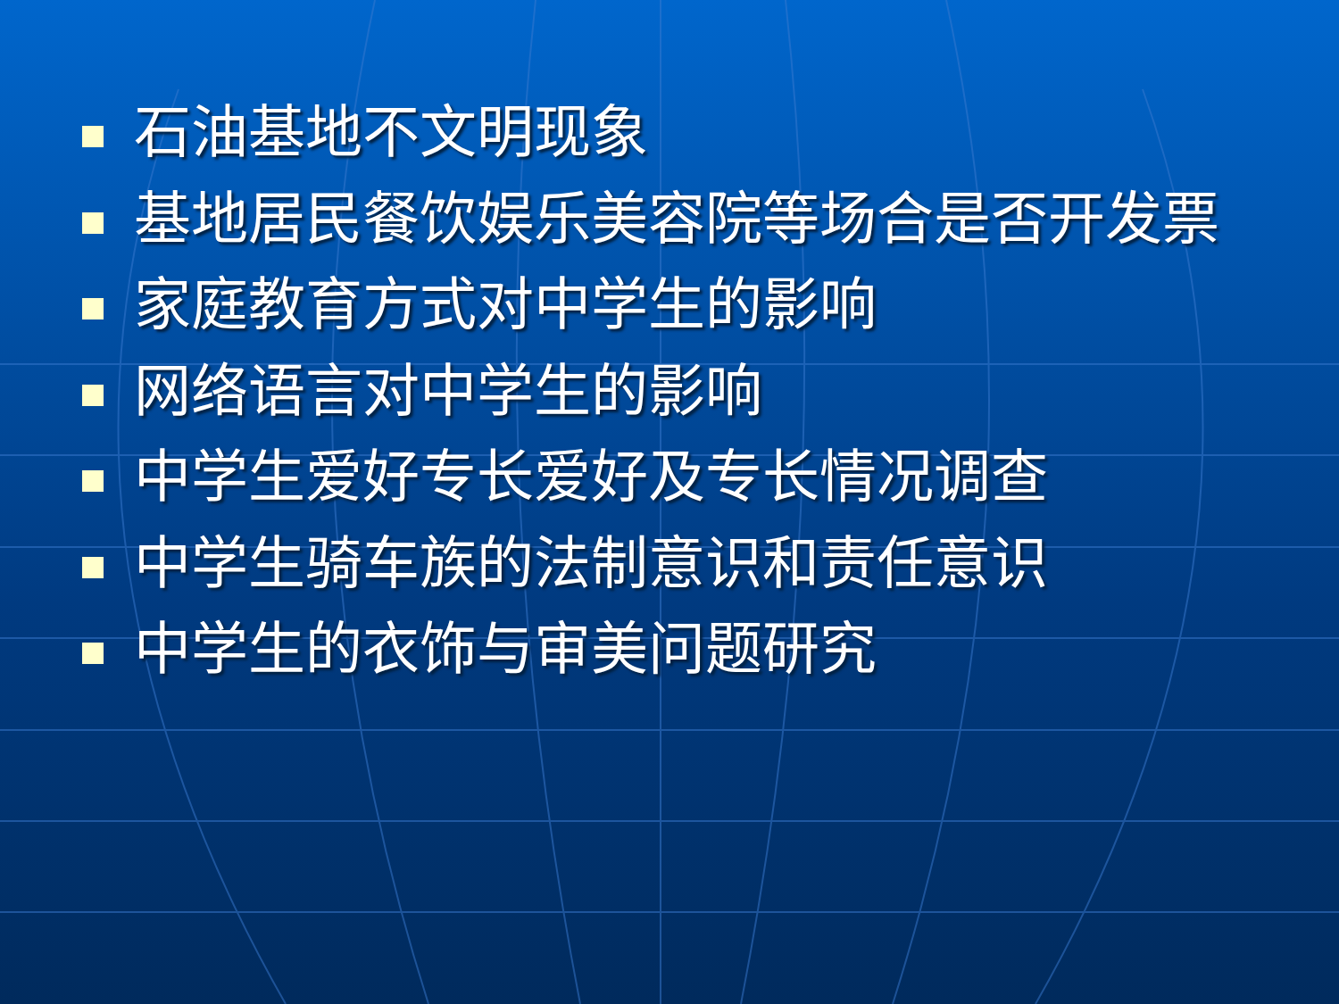石油基地不文明现象
基地居民餐饮娱乐美容院等场合是否开发票
家庭教育方式对中学生的影响
网络语言对中学生的影响
中学生爱好专长爱好及专长情况调查
中学生骑车族的法制意识和责任意识
中学生的衣饰与审美问题研究